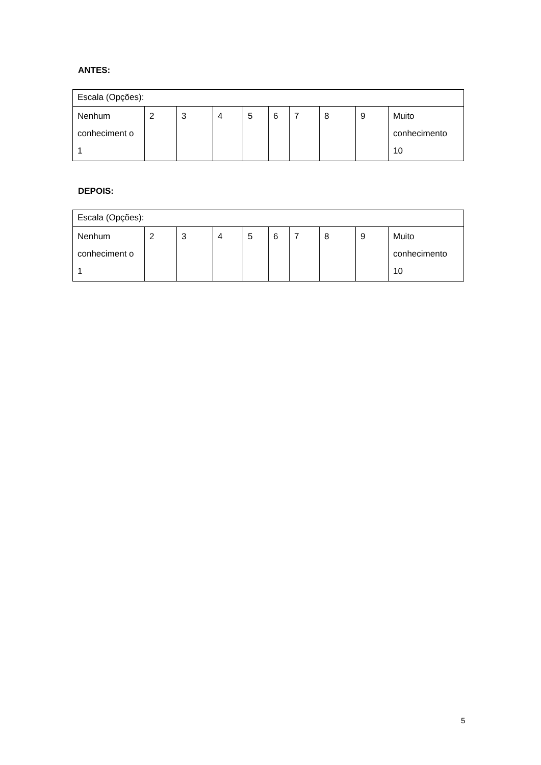ANTES:
| Escala (Opções): | | | | | | | | | |
| Nenhum conheciment o 1 | 2 | 3 | 4 | 5 | 6 | 7 | 8 | 9 | Muito conhecimento 10 |
DEPOIS:
| Escala (Opções): | | | | | | | | | |
| Nenhum conheciment o 1 | 2 | 3 | 4 | 5 | 6 | 7 | 8 | 9 | Muito conhecimento 10 |
5